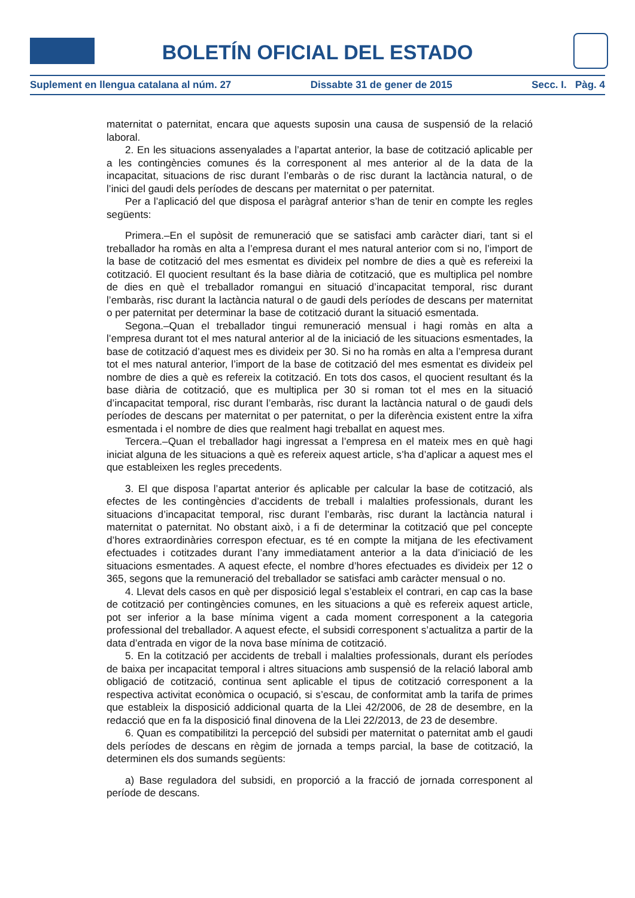BOLETÍN OFICIAL DEL ESTADO
Suplement en llengua catalana al núm. 27 Dissabte 31 de gener de 2015 Secc. I. Pàg. 4
maternitat o paternitat, encara que aquests suposin una causa de suspensió de la relació laboral.
2. En les situacions assenyalades a l’apartat anterior, la base de cotització aplicable per a les contingències comunes és la corresponent al mes anterior al de la data de la incapacitat, situacions de risc durant l’embaràs o de risc durant la lactància natural, o de l’inici del gaudi dels períodes de descans per maternitat o per paternitat.
Per a l’aplicació del que disposa el paràgraf anterior s’han de tenir en compte les regles següents:
Primera.–En el supòsit de remuneració que se satisfaci amb caràcter diari, tant si el treballador ha romàs en alta a l’empresa durant el mes natural anterior com si no, l’import de la base de cotització del mes esmentat es divideix pel nombre de dies a què es refereixi la cotització. El quocient resultant és la base diària de cotització, que es multiplica pel nombre de dies en què el treballador romangui en situació d’incapacitat temporal, risc durant l’embaràs, risc durant la lactància natural o de gaudi dels períodes de descans per maternitat o per paternitat per determinar la base de cotització durant la situació esmentada.
Segona.–Quan el treballador tingui remuneració mensual i hagi romàs en alta a l’empresa durant tot el mes natural anterior al de la iniciació de les situacions esmentades, la base de cotització d’aquest mes es divideix per 30. Si no ha romàs en alta a l’empresa durant tot el mes natural anterior, l’import de la base de cotització del mes esmentat es divideix pel nombre de dies a què es refereix la cotització. En tots dos casos, el quocient resultant és la base diària de cotització, que es multiplica per 30 si roman tot el mes en la situació d’incapacitat temporal, risc durant l’embaràs, risc durant la lactància natural o de gaudi dels períodes de descans per maternitat o per paternitat, o per la diferència existent entre la xifra esmentada i el nombre de dies que realment hagi treballat en aquest mes.
Tercera.–Quan el treballador hagi ingressat a l’empresa en el mateix mes en què hagi iniciat alguna de les situacions a què es refereix aquest article, s’ha d’aplicar a aquest mes el que estableixen les regles precedents.
3. El que disposa l’apartat anterior és aplicable per calcular la base de cotització, als efectes de les contingències d’accidents de treball i malalties professionals, durant les situacions d’incapacitat temporal, risc durant l’embaràs, risc durant la lactància natural i maternitat o paternitat. No obstant això, i a fi de determinar la cotització que pel concepte d’hores extraordinàries correspon efectuar, es té en compte la mitjana de les efectivament efectuades i cotitzades durant l’any immediatament anterior a la data d’iniciació de les situacions esmentades. A aquest efecte, el nombre d’hores efectuades es divideix per 12 o 365, segons que la remuneració del treballador se satisfaci amb caràcter mensual o no.
4. Llevat dels casos en què per disposició legal s’estableix el contrari, en cap cas la base de cotització per contingències comunes, en les situacions a què es refereix aquest article, pot ser inferior a la base mínima vigent a cada moment corresponent a la categoria professional del treballador. A aquest efecte, el subsidi corresponent s’actualitza a partir de la data d’entrada en vigor de la nova base mínima de cotització.
5. En la cotització per accidents de treball i malalties professionals, durant els períodes de baixa per incapacitat temporal i altres situacions amb suspensió de la relació laboral amb obligació de cotització, continua sent aplicable el tipus de cotització corresponent a la respectiva activitat econòmica o ocupació, si s’escau, de conformitat amb la tarifa de primes que estableix la disposició addicional quarta de la Llei 42/2006, de 28 de desembre, en la redacció que en fa la disposició final dinovena de la Llei 22/2013, de 23 de desembre.
6. Quan es compatibilitzi la percepció del subsidi per maternitat o paternitat amb el gaudi dels períodes de descans en règim de jornada a temps parcial, la base de cotització, la determinen els dos sumands següents:
a) Base reguladora del subsidi, en proporció a la fracció de jornada corresponent al període de descans.